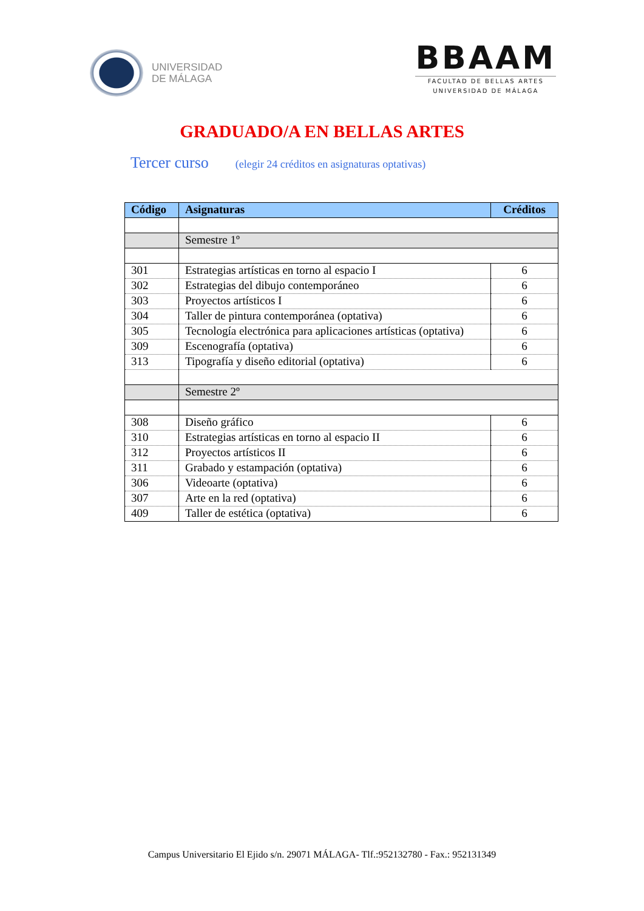UNIVERSIDAD
DE MÁLAGA
BBAAM
FACULTAD DE BELLAS ARTES
UNIVERSIDAD DE MÁLAGA
GRADUADO/A EN BELLAS ARTES
Tercer curso (elegir 24 créditos en asignaturas optativas)
| Código | Asignaturas | Créditos |
| --- | --- | --- |
| | Semestre 1º | |
| 301 | Estrategias artísticas en torno al espacio I | 6 |
| 302 | Estrategias del dibujo contemporáneo | 6 |
| 303 | Proyectos artísticos I | 6 |
| 304 | Taller de pintura contemporánea (optativa) | 6 |
| 305 | Tecnología electrónica para aplicaciones artísticas (optativa) | 6 |
| 309 | Escenografía (optativa) | 6 |
| 313 | Tipografía y diseño editorial (optativa) | 6 |
| | Semestre 2º | |
| 308 | Diseño gráfico | 6 |
| 310 | Estrategias artísticas en torno al espacio II | 6 |
| 312 | Proyectos artísticos II | 6 |
| 311 | Grabado y estampación (optativa) | 6 |
| 306 | Videoarte (optativa) | 6 |
| 307 | Arte en la red (optativa) | 6 |
| 409 | Taller de estética (optativa) | 6 |
Campus Universitario El Ejido s/n. 29071 MÁLAGA- Tlf.:952132780 - Fax.: 952131349